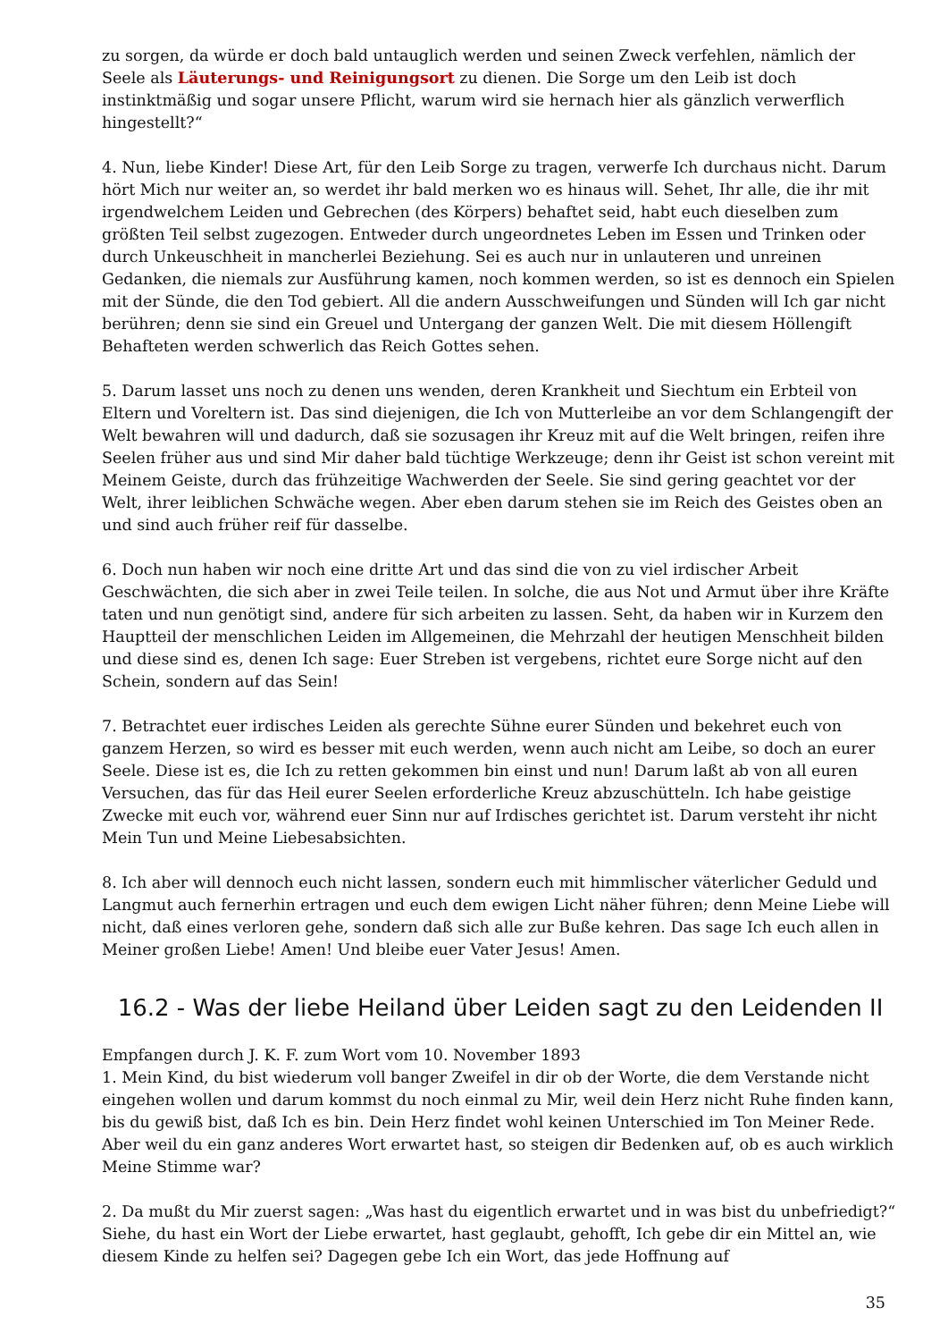zu sorgen, da würde er doch bald untauglich werden und seinen Zweck verfehlen, nämlich der Seele als Läuterungs- und Reinigungsort zu dienen. Die Sorge um den Leib ist doch instinktmäßig und sogar unsere Pflicht, warum wird sie hernach hier als gänzlich verwerflich hingestellt?“
4. Nun, liebe Kinder! Diese Art, für den Leib Sorge zu tragen, verwerfe Ich durchaus nicht. Darum hört Mich nur weiter an, so werdet ihr bald merken wo es hinaus will. Sehet, Ihr alle, die ihr mit irgendwelchem Leiden und Gebrechen (des Körpers) behaftet seid, habt euch dieselben zum größten Teil selbst zugezogen. Entweder durch ungeordnetes Leben im Essen und Trinken oder durch Unkeuschheit in mancherlei Beziehung. Sei es auch nur in unlauteren und unreinen Gedanken, die niemals zur Ausführung kamen, noch kommen werden, so ist es dennoch ein Spielen mit der Sünde, die den Tod gebiert. All die andern Ausschweifungen und Sünden will Ich gar nicht berühren; denn sie sind ein Greuel und Untergang der ganzen Welt. Die mit diesem Höllengift Behafteten werden schwerlich das Reich Gottes sehen.
5. Darum lasset uns noch zu denen uns wenden, deren Krankheit und Siechtum ein Erbteil von Eltern und Voreltern ist. Das sind diejenigen, die Ich von Mutterleibe an vor dem Schlangengift der Welt bewahren will und dadurch, daß sie sozusagen ihr Kreuz mit auf die Welt bringen, reifen ihre Seelen früher aus und sind Mir daher bald tüchtige Werkzeuge; denn ihr Geist ist schon vereint mit Meinem Geiste, durch das frühzeitige Wachwerden der Seele. Sie sind gering geachtet vor der Welt, ihrer leiblichen Schwäche wegen. Aber eben darum stehen sie im Reich des Geistes oben an und sind auch früher reif für dasselbe.
6. Doch nun haben wir noch eine dritte Art und das sind die von zu viel irdischer Arbeit Geschwächten, die sich aber in zwei Teile teilen. In solche, die aus Not und Armut über ihre Kräfte taten und nun genötigt sind, andere für sich arbeiten zu lassen. Seht, da haben wir in Kurzem den Hauptteil der menschlichen Leiden im Allgemeinen, die Mehrzahl der heutigen Menschheit bilden und diese sind es, denen Ich sage: Euer Streben ist vergebens, richtet eure Sorge nicht auf den Schein, sondern auf das Sein!
7. Betrachtet euer irdisches Leiden als gerechte Sühne eurer Sünden und bekehret euch von ganzem Herzen, so wird es besser mit euch werden, wenn auch nicht am Leibe, so doch an eurer Seele. Diese ist es, die Ich zu retten gekommen bin einst und nun! Darum laßt ab von all euren Versuchen, das für das Heil eurer Seelen erforderliche Kreuz abzuschütteln. Ich habe geistige Zwecke mit euch vor, während euer Sinn nur auf Irdisches gerichtet ist. Darum versteht ihr nicht Mein Tun und Meine Liebesabsichten.
8. Ich aber will dennoch euch nicht lassen, sondern euch mit himmlischer väterlicher Geduld und Langmut auch fernerhin ertragen und euch dem ewigen Licht näher führen; denn Meine Liebe will nicht, daß eines verloren gehe, sondern daß sich alle zur Buße kehren. Das sage Ich euch allen in Meiner großen Liebe! Amen! Und bleibe euer Vater Jesus! Amen.
16.2 - Was der liebe Heiland über Leiden sagt zu den Leidenden II
Empfangen durch J. K. F. zum Wort vom 10. November 1893
1. Mein Kind, du bist wiederum voll banger Zweifel in dir ob der Worte, die dem Verstande nicht eingehen wollen und darum kommst du noch einmal zu Mir, weil dein Herz nicht Ruhe finden kann, bis du gewiß bist, daß Ich es bin. Dein Herz findet wohl keinen Unterschied im Ton Meiner Rede. Aber weil du ein ganz anderes Wort erwartet hast, so steigen dir Bedenken auf, ob es auch wirklich Meine Stimme war?
2. Da mußt du Mir zuerst sagen: „Was hast du eigentlich erwartet und in was bist du unbefriedigt?“ Siehe, du hast ein Wort der Liebe erwartet, hast geglaubt, gehofft, Ich gebe dir ein Mittel an, wie diesem Kinde zu helfen sei? Dagegen gebe Ich ein Wort, das jede Hoffnung auf
35